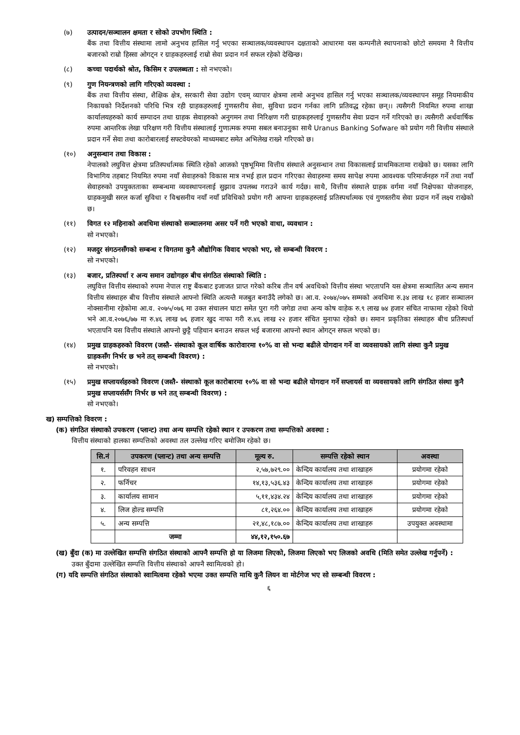(७) उत्पादन/सञ्चालन क्षमता र सोको उपभोग स्थिति :
बैंक तथा वित्तीय संस्थामा लामो अनुभव हासिल गर्नु भएका सञ्चालक/व्यवस्थापन दक्षताको आधारमा यस कम्पनीले स्थापनाको छोटो समयमा नै वित्तीय बजारको राम्रो हिस्सा ओगट्न र ग्राहकहरुलाई राम्रो सेवा प्रदान गर्न सफल रहेको देखिन्छ।
(८) कच्चा पदार्थको श्रोत, किसिम र उपलब्धता : सो नभएको।
(९) गुण नियन्त्रणको लागि गरिएको व्यवस्था :
बैंक तथा वित्तीय संस्था, शैक्षिक क्षेत्र, सरकारी सेवा उद्योग एवम् व्यापार क्षेत्रमा लामो अनुभव हासिल गर्नु भएका सञ्चालक/व्यवस्थापन समूह नियमाकीय निकायको निर्देशनको परिधि भित्र रही ग्राहकहरुलाई गुणस्तरीय सेवा, सुविधा प्रदान गर्नका लागि प्रतिवद्ध रहेका छन्।। त्यसैगरी नियमित रुपमा शाखा कार्यालयहरुको कार्य सम्पादन तथा ग्राहक सेवाहरुको अनुगमन तथा निरिक्षण गरी ग्राहकहरुलाई गुणस्तरीय सेवा प्रदान गर्ने गरिएको छ। त्यसैगरी अर्धवार्षिक रुपमा आन्तरिक लेखा परिक्षण गरी वित्तीय संस्थालाई गुणात्मक रुपमा सबल बनाउनुका साथै Uranus Banking Sofware को प्रयोग गरी वित्तीय संस्थाले प्रदान गर्ने सेवा तथा कारोबारलाई सफ्टवेयरको माध्यमबाट समेत अभिलेख राख्ने गरिएको छ।
(१०) अनुसन्धान तथा विकास :
नेपालको लघुवित्त क्षेत्रमा प्रतिस्पर्धात्मक स्थिति रहेको आजको पृष्ठभूमिमा वित्तीय संस्थाले अनुसन्धान तथा विकासलाई प्राथमिकतामा राखेको छ। यसका लागि विभागिय तहबाट नियमित रुपमा नयाँ सेवाहरुको विकास मात्र नभई हाल प्रदान गरिएका सेवाहरुमा समय सापेक्ष रुपमा आवश्यक परिमार्जनहरु गर्ने तथा नयाँ सेवाहरुको उपयुक्तताका सम्बन्धमा व्यवस्थापनलाई सुझाव उपलब्ध गराउने कार्य गर्दछ। साथै, वित्तीय संस्थाले ग्राहक वर्गमा नयाँ निक्षेपका योजनाहरु, ग्राहकमुखी सरल कर्जा सुविधा र विश्वसनीय नयाँ नयाँ प्रविधिको प्रयोग गरी आफ्ना ग्राहकहरुलाई प्रतिस्पर्धात्मक एवं गुणस्तरीय सेवा प्रदान गर्ने लक्ष्य राखेको छ।
(११) विगत १२ महिनाको अवधिमा संस्थाको सञ्चालनमा असर पर्ने गरी भएको वाधा, व्यवधान :
सो नभएको।
(१२) मजदुर संगठनसँगको सम्बन्ध र विगतमा कुनै औद्योगिक विवाद भएको भए, सो सम्बन्धी विवरण :
सो नभएको।
(१३) बजार, प्रतिस्पर्धा र अन्य समान उद्योगहरु बीच संगठित संस्थाको स्थिति :
लघुवित्त वित्तीय संस्थाको रुपमा नेपाल राष्ट्र बैंकबाट इजाजत प्राप्त गरेको करिब तीन वर्ष अवधिको वित्तीय संस्था भएतापनि यस क्षेत्रमा सञ्चालित अन्य समान वित्तीय संस्थाहरु बीच वित्तीय संस्थाले आफ्नो स्थिति अत्यन्तै मजबुत बनाउँदै लगेको छ। आ.व. २०७४/०७५ सम्मको अवधिमा रु.३४ लाख १८ हजार सञ्चालन नोक्सानीमा रहेकोमा आ.व. २०७५/०७६ मा उक्त संचालन घाटा समेत पुरा गरी जगेडा तथा अन्य कोष वाहेक रु.९ लाख ७४ हजार संचित नाफामा रहेको थियो भने आ.व.२०७६/७७ मा रु.४६ लाख ७६ हजार खुद नाफा गरी रु.४६ लाख २२ हजार संचित मुनाफा रहेको छ। समान प्रकृतिका संस्थाहरु बीच प्रतिस्पर्धा भएतापनि यस वित्तीय संस्थाले आफ्नो छुट्टै पहिचान बनाउन सफल भई बजारमा आफ्नो स्थान ओगट्न सफल भएको छ।
(१४) प्रमुख ग्राहकहरुको विवरण (जस्तै- संस्थाको कूल वार्षिक कारोवारमा १०% वा सो भन्दा बढीले योगदान गर्ने वा व्यवसायको लागि संस्था कुनै प्रमुख ग्राहकसँग निर्भर छ भने तत् सम्बन्धी विवरण) :
सो नभएको।
(१५) प्रमुख सप्लायर्सहरुको विवरण (जस्तै- संस्थाको कूल कारोबारमा १०% वा सो भन्दा बढीले योगदान गर्ने सप्लायर्स वा व्यवसायको लागि संगठित संस्था कुनै प्रमुख सप्लायर्ससँग निर्भर छ भने तत् सम्बन्धी विवरण) :
सो नभएको।
ख) सम्पत्तिको विवरण :
(क) संगठित संस्थाको उपकरण (प्लान्ट) तथा अन्य सम्पत्ति रहेको स्थान र उपकरण तथा सम्पत्तिको अवस्था :
वित्तीय संस्थाको हालका सम्पत्तिको अवस्था तल उल्लेख गरिए बमोजिम रहेको छ।
| सि.नं | उपकरण (प्लान्ट) तथा अन्य सम्पत्ति | मूल्य रु. | सम्पत्ति रहेको स्थान | अवस्था |
| --- | --- | --- | --- | --- |
| १. | परिवहन साधन | २,५७,७२९.०० | केन्दिय कार्यालय तथा शाखाहरु | प्रयोगमा रहेको |
| २. | फर्निचर | १४,१३,५३६.४३ | केन्दिय कार्यालय तथा शाखाहरु | प्रयोगमा रहेको |
| ३. | कार्यालय सामान | ५,११,४३४.२४ | केन्दिय कार्यालय तथा शाखाहरु | प्रयोगमा रहेको |
| ४. | लिज होल्ड सम्पत्ति | ८१,२६४.०० | केन्दिय कार्यालय तथा शाखाहरु | प्रयोगमा रहेको |
| ५. | अन्य सम्पत्ति | २१,४८,१८७.०० | केन्दिय कार्यालय तथा शाखाहरु | उपयुक्त अवस्थामा |
| | जम्मा | ४४,१२,१५०.६७ | | |
(ख) बुँदा (क) मा उल्लेखित सम्पत्ति संगठित संस्थाको आफ्नै सम्पत्ति हो या लिजमा लिएको, लिजमा लिएको भए लिजको अवधि (मिति समेत उल्लेख गर्नुपर्ने) :
उक्त बुँदामा उल्लेखित सम्पत्ति वित्तीय संस्थाको आफ्नै स्वामित्वको हो।
(ग) यदि सम्पत्ति संगठित संस्थाको स्वामित्वमा रहेको भएमा उक्त सम्पत्ति माथि कुनै लियन वा मोर्टगेज भए सो सम्बन्धी विवरण :
६